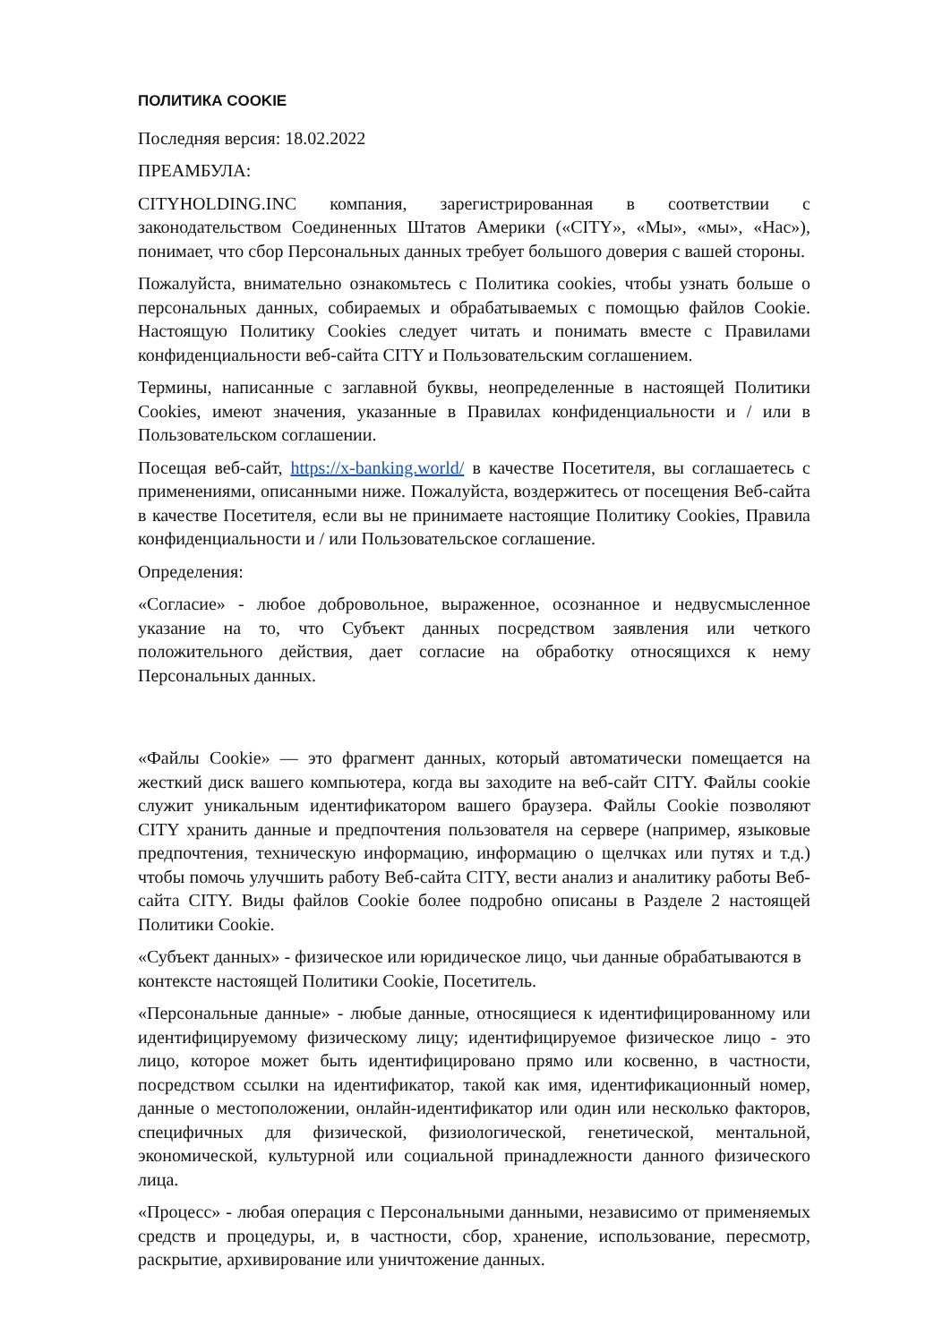ПОЛИТИКА COOKIE
Последняя версия: 18.02.2022
ПРЕАМБУЛА:
CITYHOLDING.INC компания, зарегистрированная в соответствии с законодательством Соединенных Штатов Америки («CITY», «Мы», «мы», «Нас»), понимает, что сбор Персональных данных требует большого доверия с вашей стороны.
Пожалуйста, внимательно ознакомьтесь с Политика cookies, чтобы узнать больше о персональных данных, собираемых и обрабатываемых с помощью файлов Cookie. Настоящую Политику Cookies следует читать и понимать вместе с Правилами конфиденциальности веб-сайта CITY и Пользовательским соглашением.
Термины, написанные с заглавной буквы, неопределенные в настоящей Политики Cookies, имеют значения, указанные в Правилах конфиденциальности и / или в Пользовательском соглашении.
Посещая веб-сайт, https://x-banking.world/ в качестве Посетителя, вы соглашаетесь с применениями, описанными ниже. Пожалуйста, воздержитесь от посещения Веб-сайта в качестве Посетителя, если вы не принимаете настоящие Политику Cookies, Правила конфиденциальности и / или Пользовательское соглашение.
Определения:
«Согласие» - любое добровольное, выраженное, осознанное и недвусмысленное указание на то, что Субъект данных посредством заявления или четкого положительного действия, дает согласие на обработку относящихся к нему Персональных данных.
«Файлы Cookie» — это фрагмент данных, который автоматически помещается на жесткий диск вашего компьютера, когда вы заходите на веб-сайт CITY. Файлы cookie служит уникальным идентификатором вашего браузера. Файлы Cookie позволяют CITY хранить данные и предпочтения пользователя на сервере (например, языковые предпочтения, техническую информацию, информацию о щелчках или путях и т.д.) чтобы помочь улучшить работу Веб-сайта CITY, вести анализ и аналитику работы Веб-сайта CITY. Виды файлов Cookie более подробно описаны в Разделе 2 настоящей Политики Cookie.
«Субъект данных» - физическое или юридическое лицо, чьи данные обрабатываются в контексте настоящей Политики Cookie, Посетитель.
«Персональные данные» - любые данные, относящиеся к идентифицированному или идентифицируемому физическому лицу; идентифицируемое физическое лицо - это лицо, которое может быть идентифицировано прямо или косвенно, в частности, посредством ссылки на идентификатор, такой как имя, идентификационный номер, данные о местоположении, онлайн-идентификатор или один или несколько факторов, специфичных для физической, физиологической, генетической, ментальной, экономической, культурной или социальной принадлежности данного физического лица.
«Процесс» - любая операция с Персональными данными, независимо от применяемых средств и процедуры, и, в частности, сбор, хранение, использование, пересмотр, раскрытие, архивирование или уничтожение данных.